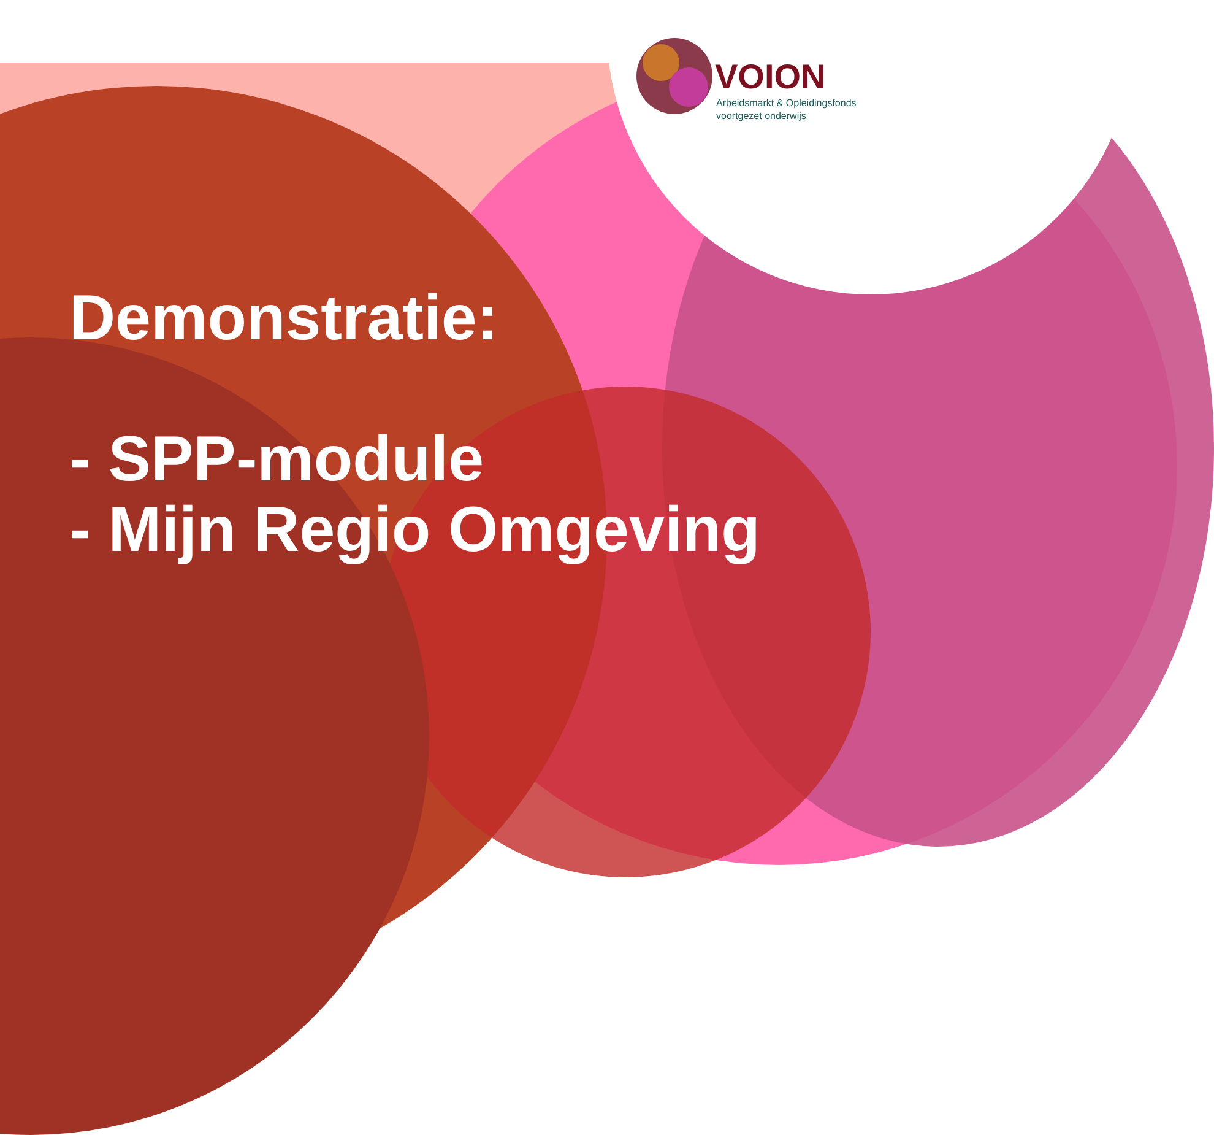VOION
Arbeidsmarkt & Opleidingsfonds
voortgezet onderwijs
Demonstratie:
- SPP-module
- Mijn Regio Omgeving